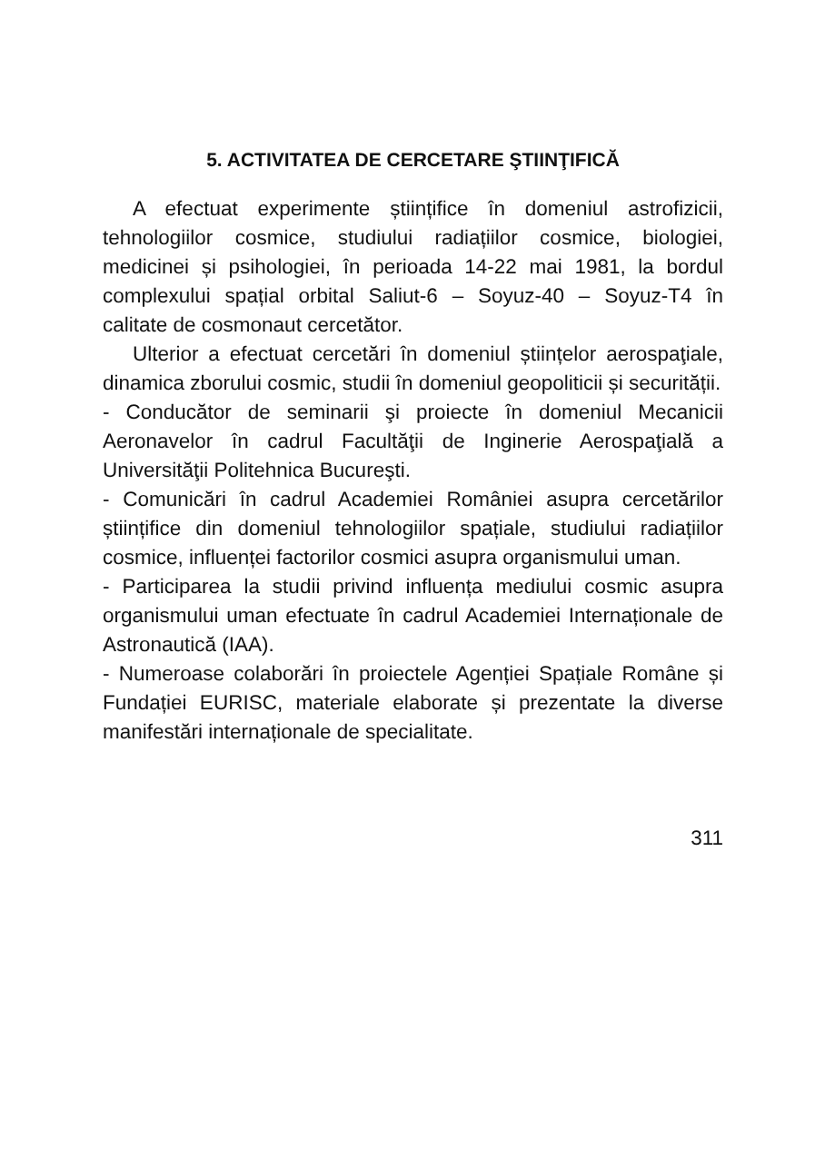5. ACTIVITATEA DE CERCETARE ŞTIINŢIFICĂ
A efectuat experimente științifice în domeniul astrofizicii, tehnologiilor cosmice, studiului radiațiilor cosmice, biologiei, medicinei și psihologiei, în perioada 14-22 mai 1981, la bordul complexului spațial orbital Saliut-6 – Soyuz-40 – Soyuz-T4 în calitate de cosmonaut cercetător.
Ulterior a efectuat cercetări în domeniul științelor aerospaţiale, dinamica zborului cosmic, studii în domeniul geopoliticii și securității.
- Conducător de seminarii şi proiecte în domeniul Mecanicii Aeronavelor în cadrul Facultăţii de Inginerie Aerospaţială a Universităţii Politehnica Bucureşti.
- Comunicări în cadrul Academiei României asupra cercetărilor științifice din domeniul tehnologiilor spațiale, studiului radiațiilor cosmice, influenței factorilor cosmici asupra organismului uman.
- Participarea la studii privind influența mediului cosmic asupra organismului uman efectuate în cadrul Academiei Internaționale de Astronautică (IAA).
- Numeroase colaborări în proiectele Agenției Spațiale Române și Fundației EURISC, materiale elaborate și prezentate la diverse manifestări internaționale de specialitate.
311